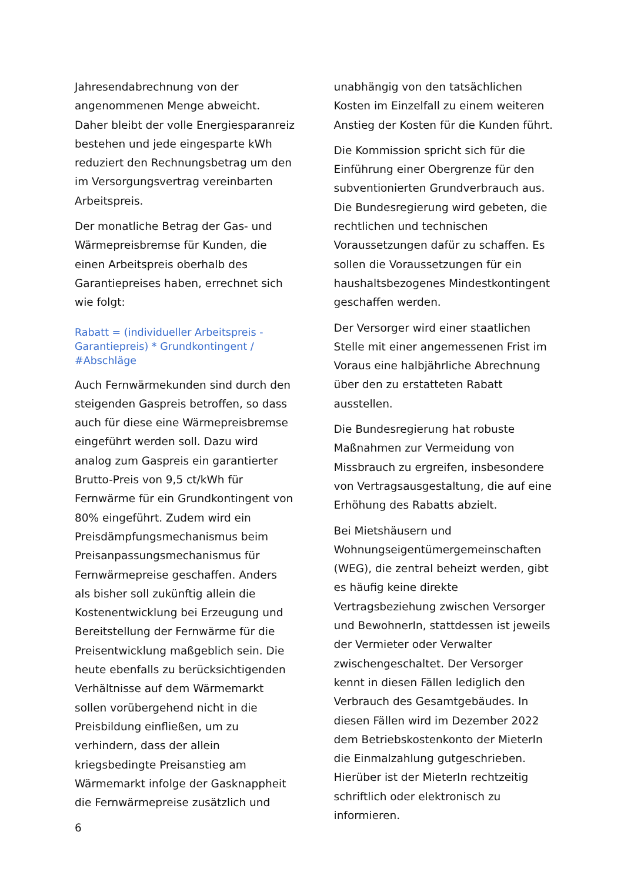Jahresendabrechnung von der angenommenen Menge abweicht. Daher bleibt der volle Energiesparanreiz bestehen und jede eingesparte kWh reduziert den Rechnungsbetrag um den im Versorgungsvertrag vereinbarten Arbeitspreis.
Der monatliche Betrag der Gas- und Wärmepreisbremse für Kunden, die einen Arbeitspreis oberhalb des Garantiepreises haben, errechnet sich wie folgt:
Rabatt = (individueller Arbeitspreis - Garantiepreis) * Grundkontingent / #Abschläge
Auch Fernwärmekunden sind durch den steigenden Gaspreis betroffen, so dass auch für diese eine Wärmepreisbremse eingeführt werden soll. Dazu wird analog zum Gaspreis ein garantierter Brutto-Preis von 9,5 ct/kWh für Fernwärme für ein Grundkontingent von 80% eingeführt. Zudem wird ein Preisdämpfungsmechanismus beim Preisanpassungsmechanismus für Fernwärmepreise geschaffen. Anders als bisher soll zukünftig allein die Kostenentwicklung bei Erzeugung und Bereitstellung der Fernwärme für die Preisentwicklung maßgeblich sein. Die heute ebenfalls zu berücksichtigenden Verhältnisse auf dem Wärmemarkt sollen vorübergehend nicht in die Preisbildung einfließen, um zu verhindern, dass der allein kriegsbedingte Preisanstieg am Wärmemarkt infolge der Gasknappheit die Fernwärmepreise zusätzlich und
6
unabhängig von den tatsächlichen Kosten im Einzelfall zu einem weiteren Anstieg der Kosten für die Kunden führt.
Die Kommission spricht sich für die Einführung einer Obergrenze für den subventionierten Grundverbrauch aus. Die Bundesregierung wird gebeten, die rechtlichen und technischen Voraussetzungen dafür zu schaffen. Es sollen die Voraussetzungen für ein haushaltsbezogenes Mindestkontingent geschaffen werden.
Der Versorger wird einer staatlichen Stelle mit einer angemessenen Frist im Voraus eine halbjährliche Abrechnung über den zu erstatteten Rabatt ausstellen.
Die Bundesregierung hat robuste Maßnahmen zur Vermeidung von Missbrauch zu ergreifen, insbesondere von Vertragsausgestaltung, die auf eine Erhöhung des Rabatts abzielt.
Bei Mietshäusern und Wohnungseigentümergemeinschaften (WEG), die zentral beheizt werden, gibt es häufig keine direkte Vertragsbeziehung zwischen Versorger und BewohnerIn, stattdessen ist jeweils der Vermieter oder Verwalter zwischengeschaltet. Der Versorger kennt in diesen Fällen lediglich den Verbrauch des Gesamtgebäudes. In diesen Fällen wird im Dezember 2022 dem Betriebskostenkonto der MieterIn die Einmalzahlung gutgeschrieben. Hierüber ist der MieterIn rechtzeitig schriftlich oder elektronisch zu informieren.